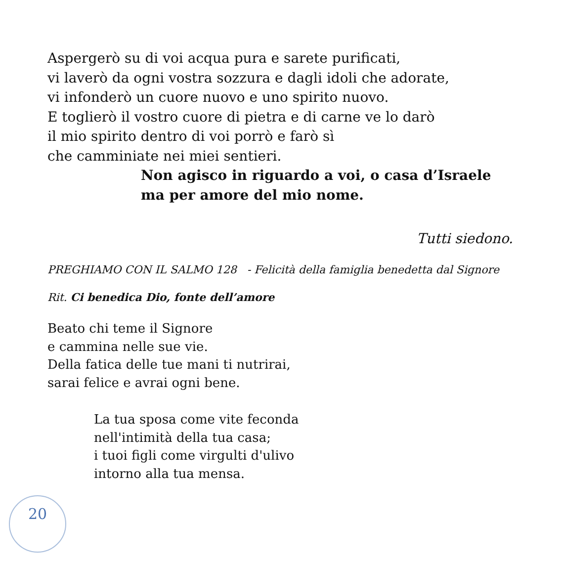Aspergerò su di voi acqua pura e sarete purificati,
vi laverò da ogni vostra sozzura e dagli idoli che adorate,
vi infonderò un cuore nuovo e uno spirito nuovo.
E toglierò il vostro cuore di pietra e di carne ve lo darò
il mio spirito dentro di voi porrò e farò sì
che camminiate nei miei sentieri.
Non agisco in riguardo a voi, o casa d’Israele
ma per amore del mio nome.
Tutti siedono.
PREGHIAMO CON IL SALMO 128 - Felicità della famiglia benedetta dal Signore
Rit. Ci benedica Dio, fonte dell’amore
Beato chi teme il Signore
e cammina nelle sue vie.
Della fatica delle tue mani ti nutrirai,
sarai felice e avrai ogni bene.
La tua sposa come vite feconda
nell'intimità della tua casa;
i tuoi figli come virgulti d'ulivo
intorno alla tua mensa.
20